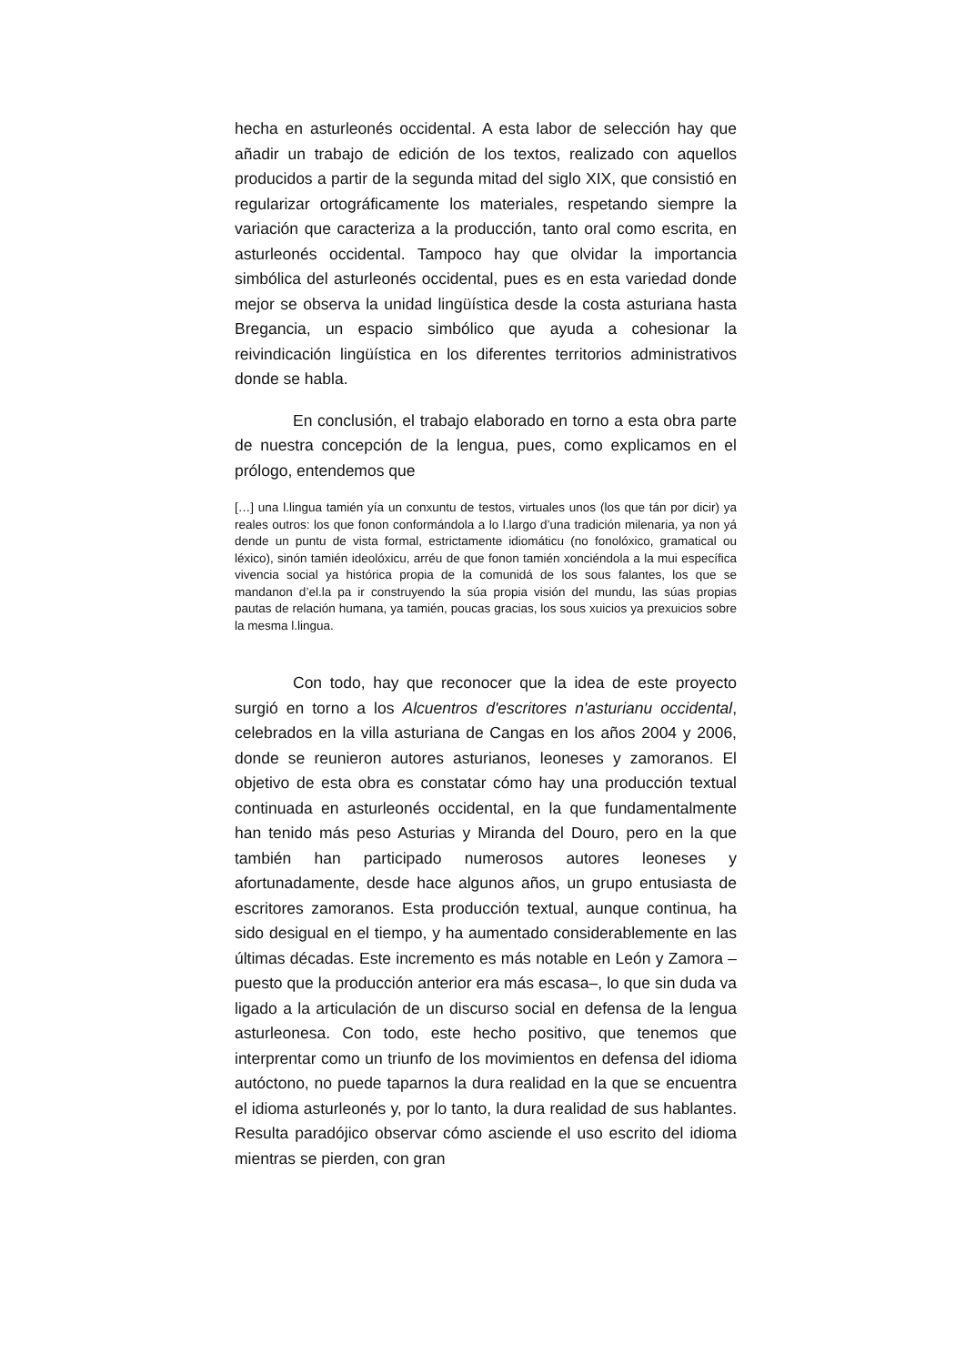hecha en asturleonés occidental. A esta labor de selección hay que añadir un trabajo de edición de los textos, realizado con aquellos producidos a partir de la segunda mitad del siglo XIX, que consistió en regularizar ortográficamente los materiales, respetando siempre la variación que caracteriza a la producción, tanto oral como escrita, en asturleonés occidental. Tampoco hay que olvidar la importancia simbólica del asturleonés occidental, pues es en esta variedad donde mejor se observa la unidad lingüística desde la costa asturiana hasta Bregancia, un espacio simbólico que ayuda a cohesionar la reivindicación lingüística en los diferentes territorios administrativos donde se habla.
En conclusión, el trabajo elaborado en torno a esta obra parte de nuestra concepción de la lengua, pues, como explicamos en el prólogo, entendemos que
[…] una l.lingua tamién yía un conxuntu de testos, virtuales unos (los que tán por dicir) ya reales outros: los que fonon conformándola a lo l.largo d’una tradición milenaria, ya non yá dende un puntu de vista formal, estrictamente idiomáticu (no fonolóxico, gramatical ou léxico), sinón tamién ideolóxicu, arréu de que fonon tamién xonciéndola a la mui específica vivencia social ya histórica propia de la comunidá de los sous falantes, los que se mandanon d’el.la pa ir construyendo la súa propia visión del mundu, las súas propias pautas de relación humana, ya tamién, poucas gracias, los sous xuicios ya prexuicios sobre la mesma l.lingua.
Con todo, hay que reconocer que la idea de este proyecto surgió en torno a los Alcuentros d'escritores n'asturianu occidental, celebrados en la villa asturiana de Cangas en los años 2004 y 2006, donde se reunieron autores asturianos, leoneses y zamoranos. El objetivo de esta obra es constatar cómo hay una producción textual continuada en asturleonés occidental, en la que fundamentalmente han tenido más peso Asturias y Miranda del Douro, pero en la que también han participado numerosos autores leoneses y afortunadamente, desde hace algunos años, un grupo entusiasta de escritores zamoranos. Esta producción textual, aunque continua, ha sido desigual en el tiempo, y ha aumentado considerablemente en las últimas décadas. Este incremento es más notable en León y Zamora –puesto que la producción anterior era más escasa–, lo que sin duda va ligado a la articulación de un discurso social en defensa de la lengua asturleonesa. Con todo, este hecho positivo, que tenemos que interprentar como un triunfo de los movimientos en defensa del idioma autóctono, no puede taparnos la dura realidad en la que se encuentra el idioma asturleonés y, por lo tanto, la dura realidad de sus hablantes. Resulta paradójico observar cómo asciende el uso escrito del idioma mientras se pierden, con gran